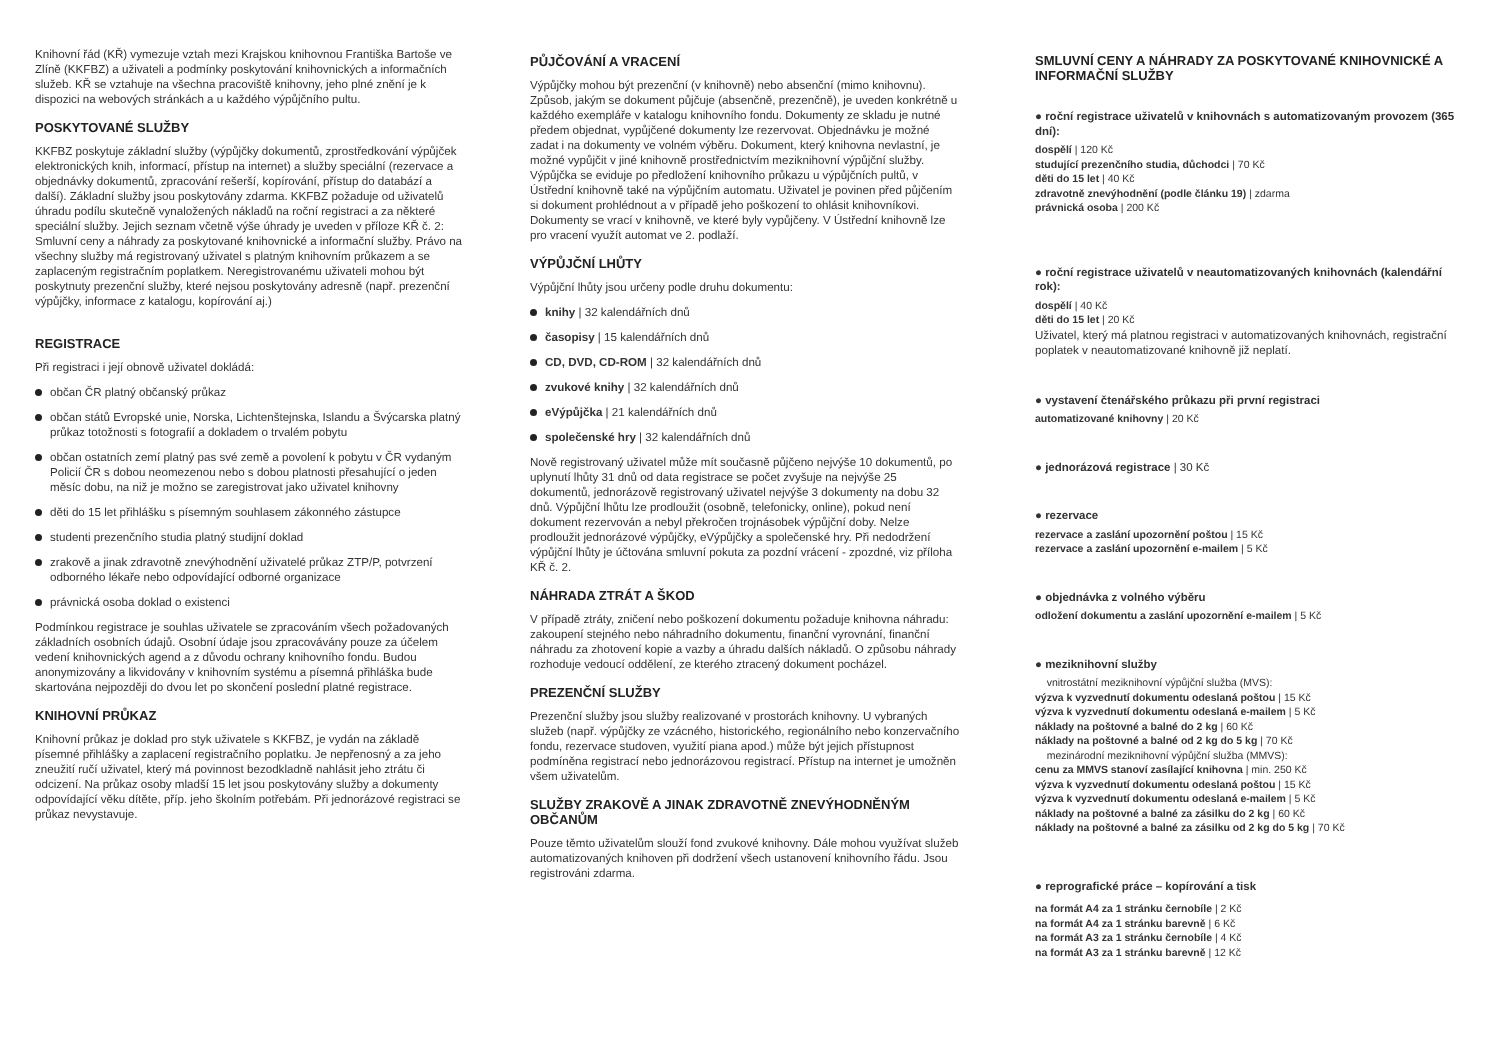Knihovní řád (KŘ) vymezuje vztah mezi Krajskou knihovnou Františka Bartoše ve Zlíně (KKFBZ) a uživateli a podmínky poskytování knihovnických a informačních služeb. KŘ se vztahuje na všechna pracoviště knihovny, jeho plné znění je k dispozici na webových stránkách a u každého výpůjčního pultu.
POSKYTOVANÉ SLUŽBY
KKFBZ poskytuje základní služby (výpůjčky dokumentů, zprostředkování výpůjček elektronických knih, informací, přístup na internet) a služby speciální (rezervace a objednávky dokumentů, zpracování rešerší, kopírování, přístup do databází a další). Základní služby jsou poskytovány zdarma. KKFBZ požaduje od uživatelů úhradu podílu skutečně vynaložených nákladů na roční registraci a za některé speciální služby. Jejich seznam včetně výše úhrady je uveden v příloze KŘ č. 2: Smluvní ceny a náhrady za poskytované knihovnické a informační služby. Právo na všechny služby má registrovaný uživatel s platným knihovním průkazem a se zaplaceným registračním poplatkem. Neregistrovanému uživateli mohou být poskytnuty prezenční služby, které nejsou poskytovány adresně (např. prezenční výpůjčky, informace z katalogu, kopírování aj.)
REGISTRACE
Při registraci i její obnově uživatel dokládá:
občan ČR platný občanský průkaz
občan států Evropské unie, Norska, Lichtenštejnska, Islandu a Švýcarska platný průkaz totožnosti s fotografií a dokladem o trvalém pobytu
občan ostatních zemí platný pas své země a povolení k pobytu v ČR vydaným Policií ČR s dobou neomezenou nebo s dobou platnosti přesahující o jeden měsíc dobu, na niž je možno se zaregistrovat jako uživatel knihovny
děti do 15 let přihlášku s písemným souhlasem zákonného zástupce
studenti prezenčního studia platný studijní doklad
zrakově a jinak zdravotně znevýhodnění uživatelé průkaz ZTP/P, potvrzení odborného lékaře nebo odpovídající odborné organizace
právnická osoba doklad o existenci
Podmínkou registrace je souhlas uživatele se zpracováním všech požadovaných základních osobních údajů. Osobní údaje jsou zpracovávány pouze za účelem vedení knihovnických agend a z důvodu ochrany knihovního fondu. Budou anonymizovány a likvidovány v knihovním systému a písemná přihláška bude skartována nejpozději do dvou let po skončení poslední platné registrace.
KNIHOVNÍ PRŮKAZ
Knihovní průkaz je doklad pro styk uživatele s KKFBZ, je vydán na základě písemné přihlášky a zaplacení registračního poplatku. Je nepřenosný a za jeho zneužití ručí uživatel, který má povinnost bezodkladně nahlásit jeho ztrátu či odcizení. Na průkaz osoby mladší 15 let jsou poskytovány služby a dokumenty odpovídající věku dítěte, příp. jeho školním potřebám. Při jednorázové registraci se průkaz nevystavuje.
PŮJČOVÁNÍ A VRACENÍ
Výpůjčky mohou být prezenční (v knihovně) nebo absenční (mimo knihovnu). Způsob, jakým se dokument půjčuje (absenčně, prezenčně), je uveden konkrétně u každého exempláře v katalogu knihovního fondu. Dokumenty ze skladu je nutné předem objednat, vypůjčené dokumenty lze rezervovat. Objednávku je možné zadat i na dokumenty ve volném výběru. Dokument, který knihovna nevlastní, je možné vypůjčit v jiné knihovně prostřednictvím meziknihovní výpůjční služby. Výpůjčka se eviduje po předložení knihovního průkazu u výpůjčních pultů, v Ústřední knihovně také na výpůjčním automatu. Uživatel je povinen před půjčením si dokument prohlédnout a v případě jeho poškození to ohlásit knihovníkovi. Dokumenty se vrací v knihovně, ve které byly vypůjčeny. V Ústřední knihovně lze pro vracení využít automat ve 2. podlaží.
VÝPŮJČNÍ LHŮTY
Výpůjční lhůty jsou určeny podle druhu dokumentu:
knihy | 32 kalendářních dnů
časopisy | 15 kalendářních dnů
CD, DVD, CD-ROM | 32 kalendářních dnů
zvukové knihy | 32 kalendářních dnů
eVýpůjčka | 21 kalendářních dnů
společenské hry | 32 kalendářních dnů
Nově registrovaný uživatel může mít současně půjčeno nejvýše 10 dokumentů, po uplynutí lhůty 31 dnů od data registrace se počet zvyšuje na nejvýše 25 dokumentů, jednorázově registrovaný uživatel nejvýše 3 dokumenty na dobu 32 dnů. Výpůjční lhůtu lze prodloužit (osobně, telefonicky, online), pokud není dokument rezervován a nebyl překročen trojnásobek výpůjční doby. Nelze prodloužit jednorázové výpůjčky, eVýpůjčky a společenské hry. Při nedodržení výpůjční lhůty je účtována smluvní pokuta za pozdní vrácení - zpozdné, viz příloha KŘ č. 2.
NÁHRADA ZTRÁT A ŠKOD
V případě ztráty, zničení nebo poškození dokumentu požaduje knihovna náhradu: zakoupení stejného nebo náhradního dokumentu, finanční vyrovnání, finanční náhradu za zhotovení kopie a vazby a úhradu dalších nákladů. O způsobu náhrady rozhoduje vedoucí oddělení, ze kterého ztracený dokument pocházel.
PREZENČNÍ SLUŽBY
Prezenční služby jsou služby realizované v prostorách knihovny. U vybraných služeb (např. výpůjčky ze vzácného, historického, regionálního nebo konzervačního fondu, rezervace studoven, využití piana apod.) může být jejich přístupnost podmíněna registrací nebo jednorázovou registrací. Přístup na internet je umožněn všem uživatelům.
SLUŽBY ZRAKOVĚ A JINAK ZDRAVOTNĚ ZNEVÝHODNĚNÝM OBČANŮM
Pouze těmto uživatelům slouží fond zvukové knihovny. Dále mohou využívat služeb automatizovaných knihoven při dodržení všech ustanovení knihovního řádu. Jsou registrováni zdarma.
SMLUVNÍ CENY A NÁHRADY ZA POSKYTOVANÉ KNIHOVNICKÉ A INFORMAČNÍ SLUŽBY
● roční registrace uživatelů v knihovnách s automatizovaným provozem (365 dní):
dospělí | 120 Kč
studující prezenčního studia, důchodci | 70 Kč
děti do 15 let | 40 Kč
zdravotně znevýhodnění (podle článku 19) | zdarma
právnická osoba | 200 Kč
● roční registrace uživatelů v neautomatizovaných knihovnách (kalendářní rok):
dospělí | 40 Kč
děti do 15 let | 20 Kč
Uživatel, který má platnou registraci v automatizovaných knihovnách, registrační poplatek v neautomatizované knihovně již neplatí.
● vystavení čtenářského průkazu při první registraci
automatizované knihovny | 20 Kč
● jednorázová registrace | 30 Kč
● rezervace
rezervace a zaslání upozornění poštou | 15 Kč
rezervace a zaslání upozornění e-mailem | 5 Kč
● objednávka z volného výběru
odložení dokumentu a zaslání upozornění e-mailem | 5 Kč
● meziknihovní služby
vnitrostátní meziknihovní výpůjční služba (MVS):
výzva k vyzvednutí dokumentu odeslaná poštou | 15 Kč
výzva k vyzvednutí dokumentu odeslaná e-mailem | 5 Kč
náklady na poštovné a balné do 2 kg | 60 Kč
náklady na poštovné a balné od 2 kg do 5 kg | 70 Kč
mezinárodní meziknihovní výpůjční služba (MMVS):
cenu za MMVS stanoví zasílající knihovna | min. 250 Kč
výzva k vyzvednutí dokumentu odeslaná poštou | 15 Kč
výzva k vyzvednutí dokumentu odeslaná e-mailem | 5 Kč
náklady na poštovné a balné za zásilku do 2 kg | 60 Kč
náklady na poštovné a balné za zásilku od 2 kg do 5 kg | 70 Kč
● reprografické práce – kopírování a tisk
na formát A4 za 1 stránku černobíle | 2 Kč
na formát A4 za 1 stránku barevně | 6 Kč
na formát A3 za 1 stránku černobíle | 4 Kč
na formát A3 za 1 stránku barevně | 12 Kč